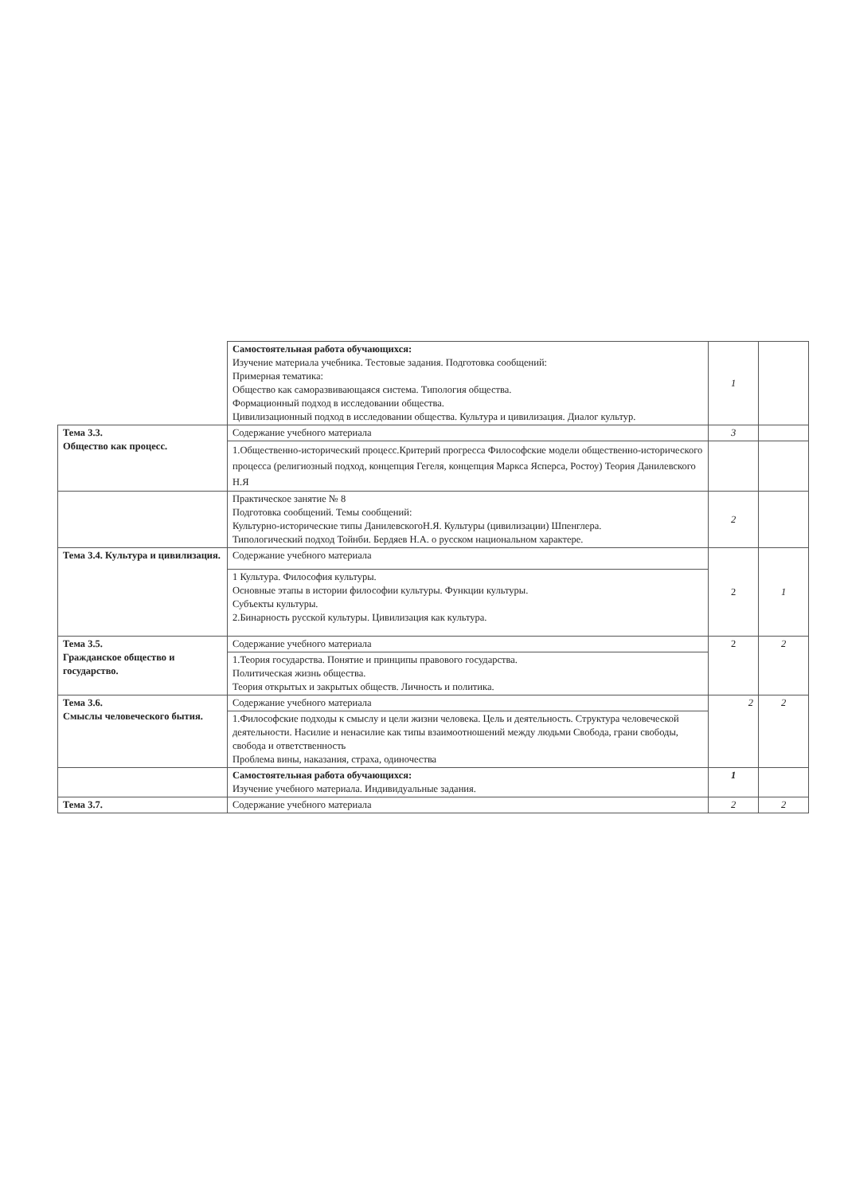| | Самостоятельная работа обучающихся: Изучение материала учебника. Тестовые задания. Подготовка сообщений: Примерная тематика: Общество как саморазвивающаяся система. Типология общества. Формационный подход в исследовании общества. Цивилизационный подход в исследовании общества. Культура и цивилизация. Диалог культур. | 1 | |
| Тема 3.3. Общество как процесс. | Содержание учебного материала | 3 | |
| | 1.Общественно-исторический процесс.Критерий прогресса Философские модели общественно-исторического процесса (религиозный подход, концепция Гегеля, концепция Маркса Ясперса, Ростоу) Теория Данилевского Н.Я | | |
| | Практическое занятие № 8 Подготовка сообщений. Темы сообщений: Культурно-исторические типы ДанилевскогоН.Я. Культуры (цивилизации) Шпенглера. Типологический подход Тойнби. Бердяев Н.А. о русском национальном характере. | 2 | |
| Тема 3.4. Культура и цивилизация. | Содержание учебного материала | 2 | 1 |
| | 1 Культура. Философия культуры. Основные этапы в истории философии культуры. Функции культуры. Субъекты культуры. 2.Бинарность русской культуры. Цивилизация как культура. | | |
| Тема 3.5. Гражданское общество и государство. | Содержание учебного материала | 2 | 2 |
| | 1.Теория государства. Понятие и принципы правового государства. Политическая жизнь общества. Теория открытых и закрытых обществ. Личность и политика. | | |
| Тема 3.6. Смыслы человеческого бытия. | Содержание учебного материала | 2 | 2 |
| | 1.Философские подходы к смыслу и цели жизни человека. Цель и деятельность. Структура человеческой деятельности. Насилие и ненасилие как типы взаимоотношений между людьми Свобода, грани свободы, свобода и ответственность Проблема вины, наказания, страха, одиночества | | |
| | Самостоятельная работа обучающихся: Изучение учебного материала. Индивидуальные задания. | 1 | |
| Тема 3.7. | Содержание учебного материала | 2 | 2 |